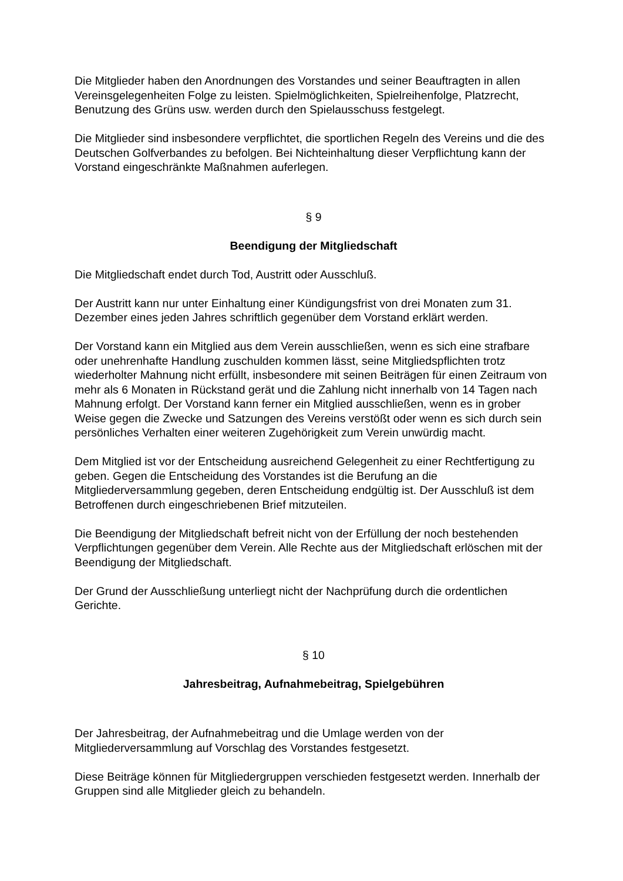Die Mitglieder haben den Anordnungen des Vorstandes und seiner Beauftragten in allen Vereinsgelegenheiten Folge zu leisten. Spielmöglichkeiten, Spielreihenfolge, Platzrecht, Benutzung des Grüns usw. werden durch den Spielausschuss festgelegt.
Die Mitglieder sind insbesondere verpflichtet, die sportlichen Regeln des Vereins und die des Deutschen Golfverbandes zu befolgen. Bei Nichteinhaltung dieser Verpflichtung kann der Vorstand eingeschränkte Maßnahmen auferlegen.
§ 9
Beendigung der Mitgliedschaft
Die Mitgliedschaft endet durch Tod, Austritt oder Ausschluß.
Der Austritt kann nur unter Einhaltung einer Kündigungsfrist von drei Monaten zum 31. Dezember eines jeden Jahres schriftlich gegenüber dem Vorstand erklärt werden.
Der Vorstand kann ein Mitglied aus dem Verein ausschließen, wenn es sich eine strafbare oder unehrenhafte Handlung zuschulden kommen lässt, seine Mitgliedspflichten trotz wiederholter Mahnung nicht erfüllt, insbesondere mit seinen Beiträgen für einen Zeitraum von mehr als 6 Monaten in Rückstand gerät und die Zahlung nicht innerhalb von 14 Tagen nach Mahnung erfolgt. Der Vorstand kann ferner ein Mitglied ausschließen, wenn es in grober Weise gegen die Zwecke und Satzungen des Vereins verstößt oder wenn es sich durch sein persönliches Verhalten einer weiteren Zugehörigkeit zum Verein unwürdig macht.
Dem Mitglied ist vor der Entscheidung ausreichend Gelegenheit zu einer Rechtfertigung zu geben. Gegen die Entscheidung des Vorstandes ist die Berufung an die Mitgliederversammlung gegeben, deren Entscheidung endgültig ist. Der Ausschluß ist dem Betroffenen durch eingeschriebenen Brief mitzuteilen.
Die Beendigung der Mitgliedschaft befreit nicht von der Erfüllung der noch bestehenden Verpflichtungen gegenüber dem Verein. Alle Rechte aus der Mitgliedschaft erlöschen mit der Beendigung der Mitgliedschaft.
Der Grund der Ausschließung unterliegt nicht der Nachprüfung durch die ordentlichen Gerichte.
§ 10
Jahresbeitrag, Aufnahmebeitrag, Spielgebühren
Der Jahresbeitrag, der Aufnahmebeitrag und die Umlage werden von der Mitgliederversammlung auf Vorschlag des Vorstandes festgesetzt.
Diese Beiträge können für Mitgliedergruppen verschieden festgesetzt werden. Innerhalb der Gruppen sind alle Mitglieder gleich zu behandeln.